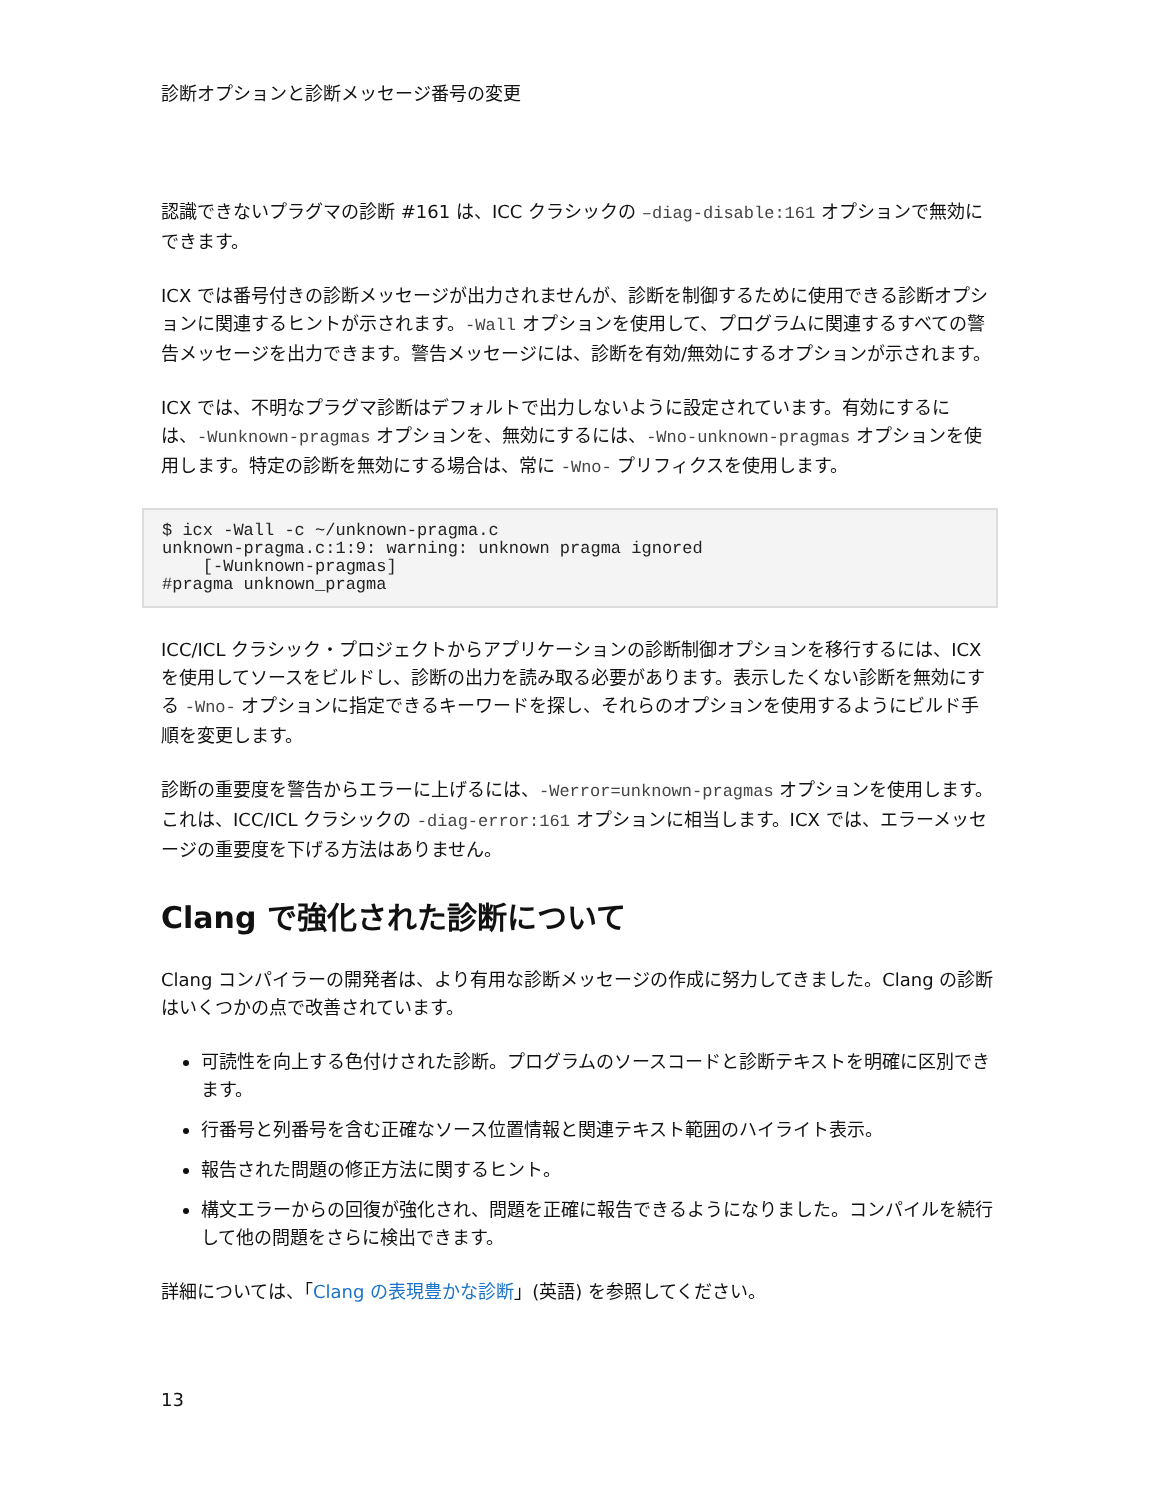診断オプションと診断メッセージ番号の変更
認識できないプラグマの診断 #161 は、ICC クラシックの –diag-disable:161 オプションで無効にできます。
ICX では番号付きの診断メッセージが出力されませんが、診断を制御するために使用できる診断オプションに関連するヒントが示されます。-Wall オプションを使用して、プログラムに関連するすべての警告メッセージを出力できます。警告メッセージには、診断を有効/無効にするオプションが示されます。
ICX では、不明なプラグマ診断はデフォルトで出力しないように設定されています。有効にするには、-Wunknown-pragmas オプションを、無効にするには、-Wno-unknown-pragmas オプションを使用します。特定の診断を無効にする場合は、常に -Wno- プリフィクスを使用します。
$ icx -Wall -c ~/unknown-pragma.c
unknown-pragma.c:1:9: warning: unknown pragma ignored
    [-Wunknown-pragmas]
#pragma unknown_pragma
ICC/ICL クラシック・プロジェクトからアプリケーションの診断制御オプションを移行するには、ICX を使用してソースをビルドし、診断の出力を読み取る必要があります。表示したくない診断を無効にする -Wno- オプションに指定できるキーワードを探し、それらのオプションを使用するようにビルド手順を変更します。
診断の重要度を警告からエラーに上げるには、-Werror=unknown-pragmas オプションを使用します。これは、ICC/ICL クラシックの -diag-error:161 オプションに相当します。ICX では、エラーメッセージの重要度を下げる方法はありません。
Clang で強化された診断について
Clang コンパイラーの開発者は、より有用な診断メッセージの作成に努力してきました。Clang の診断はいくつかの点で改善されています。
可読性を向上する色付けされた診断。プログラムのソースコードと診断テキストを明確に区別できます。
行番号と列番号を含む正確なソース位置情報と関連テキスト範囲のハイライト表示。
報告された問題の修正方法に関するヒント。
構文エラーからの回復が強化され、問題を正確に報告できるようになりました。コンパイルを続行して他の問題をさらに検出できます。
詳細については、「Clang の表現豊かな診断」(英語) を参照してください。
13